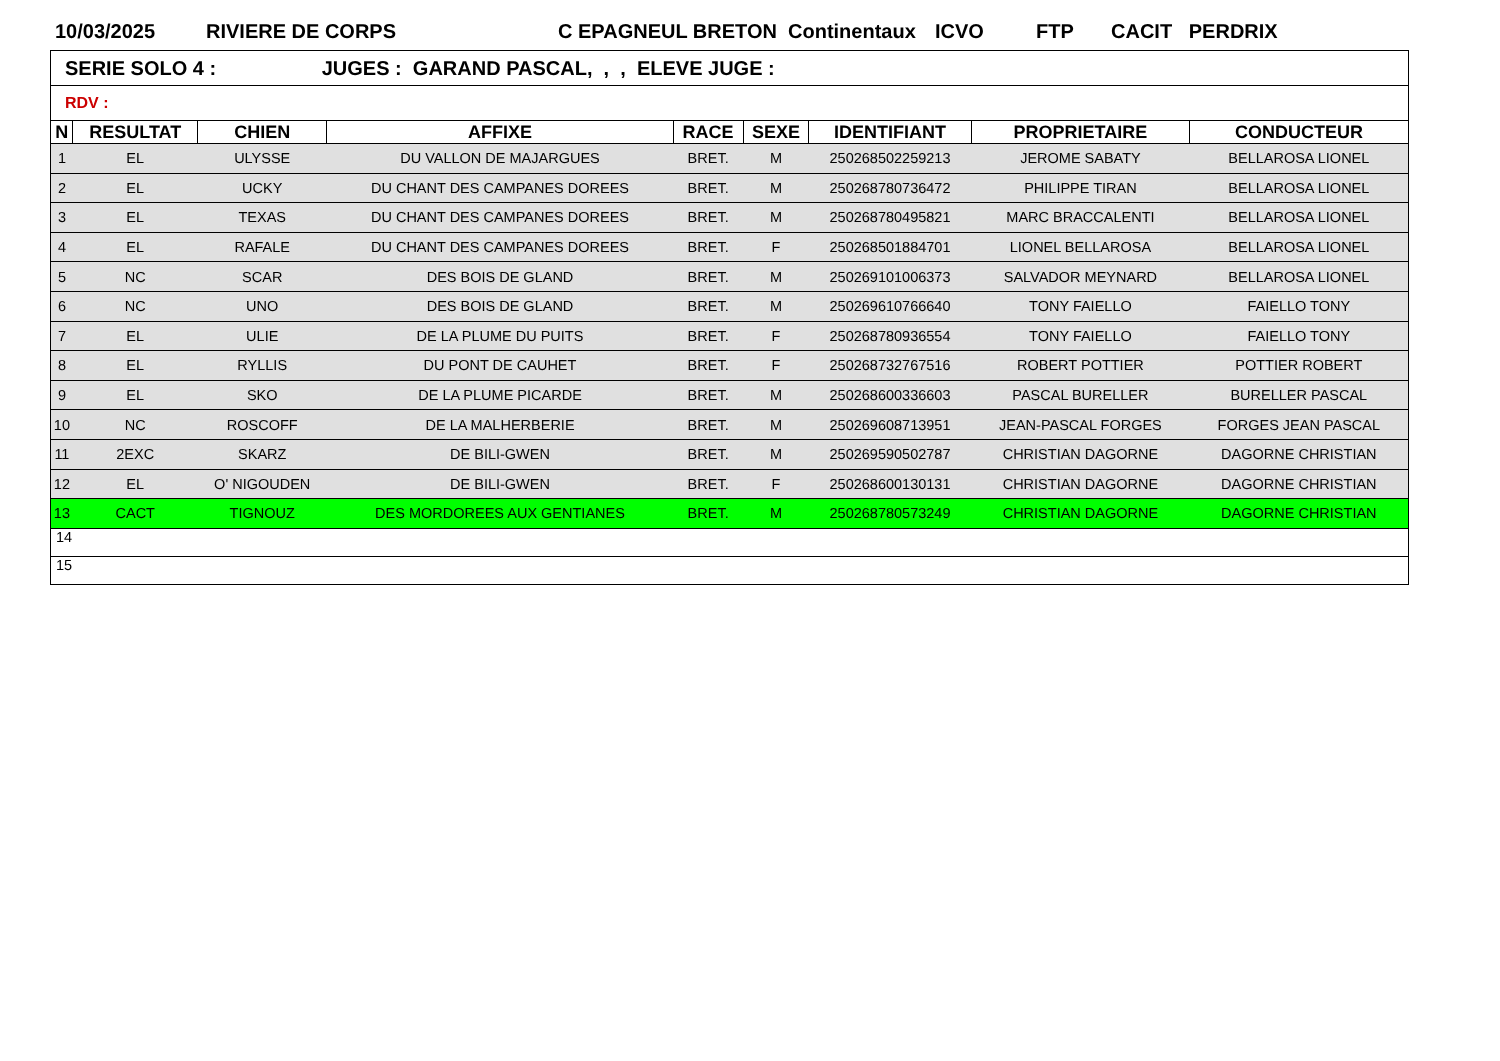10/03/2025 RIVIERE DE CORPS C EPAGNEUL BRETON Continentaux ICVO FTP CACIT PERDRIX
| SERIE SOLO 4 : JUGES : GARAND PASCAL, , , ELEVE JUGE : | | | | | | | | |
| RDV : | | | | | | | | |
| N | RESULTAT | CHIEN | AFFIXE | RACE | SEXE | IDENTIFIANT | PROPRIETAIRE | CONDUCTEUR |
| 1 | EL | ULYSSE | DU VALLON DE MAJARGUES | BRET. | M | 250268502259213 | JEROME SABATY | BELLAROSA LIONEL |
| 2 | EL | UCKY | DU CHANT DES CAMPANES DOREES | BRET. | M | 250268780736472 | PHILIPPE TIRAN | BELLAROSA LIONEL |
| 3 | EL | TEXAS | DU CHANT DES CAMPANES DOREES | BRET. | M | 250268780495821 | MARC BRACCALENTI | BELLAROSA LIONEL |
| 4 | EL | RAFALE | DU CHANT DES CAMPANES DOREES | BRET. | F | 250268501884701 | LIONEL BELLAROSA | BELLAROSA LIONEL |
| 5 | NC | SCAR | DES BOIS DE GLAND | BRET. | M | 250269101006373 | SALVADOR MEYNARD | BELLAROSA LIONEL |
| 6 | NC | UNO | DES BOIS DE GLAND | BRET. | M | 250269610766640 | TONY FAIELLO | FAIELLO TONY |
| 7 | EL | ULIE | DE LA PLUME DU PUITS | BRET. | F | 250268780936554 | TONY FAIELLO | FAIELLO TONY |
| 8 | EL | RYLLIS | DU PONT DE CAUHET | BRET. | F | 250268732767516 | ROBERT POTTIER | POTTIER ROBERT |
| 9 | EL | SKO | DE LA PLUME PICARDE | BRET. | M | 250268600336603 | PASCAL BURELLER | BURELLER PASCAL |
| 10 | NC | ROSCOFF | DE LA MALHERBERIE | BRET. | M | 250269608713951 | JEAN-PASCAL FORGES | FORGES JEAN PASCAL |
| 11 | 2EXC | SKARZ | DE BILI-GWEN | BRET. | M | 250269590502787 | CHRISTIAN DAGORNE | DAGORNE CHRISTIAN |
| 12 | EL | O' NIGOUDEN | DE BILI-GWEN | BRET. | F | 250268600130131 | CHRISTIAN DAGORNE | DAGORNE CHRISTIAN |
| 13 | CACT | TIGNOUZ | DES MORDOREES AUX GENTIANES | BRET. | M | 250268780573249 | CHRISTIAN DAGORNE | DAGORNE CHRISTIAN |
| 14 | | | | | | | | |
| 15 | | | | | | | | |